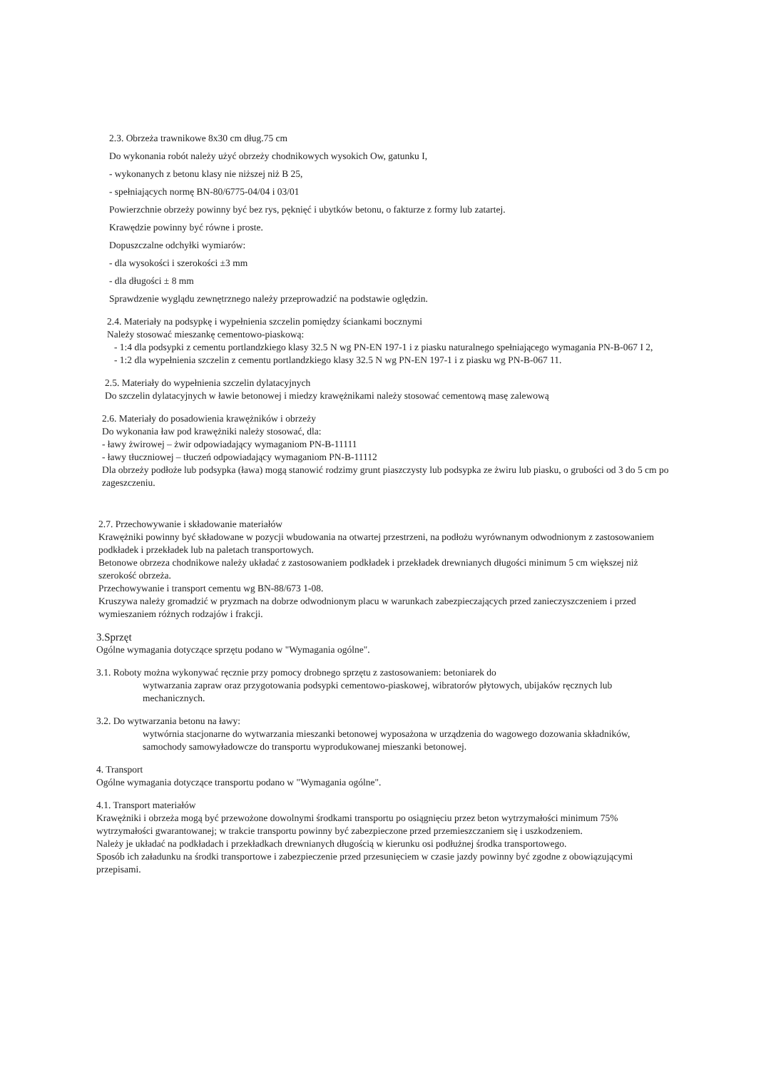2.3. Obrzeża trawnikowe 8x30 cm dług.75 cm
Do wykonania robót należy użyć obrzeży chodnikowych wysokich Ow, gatunku I,
- wykonanych z betonu klasy nie niższej niż B 25,
- spełniających normę BN-80/6775-04/04 i 03/01
Powierzchnie obrzeży powinny być bez rys, pęknięć i ubytków betonu, o fakturze z formy lub zatartej.
Krawędzie powinny być równe i proste.
Dopuszczalne odchyłki wymiarów:
- dla wysokości i szerokości ±3 mm
- dla długości ± 8 mm
Sprawdzenie wyglądu zewnętrznego należy przeprowadzić na podstawie oględzin.
2.4. Materiały na podsypkę i wypełnienia szczelin pomiędzy ściankami bocznymi
Należy stosować mieszankę cementowo-piaskową:
- 1:4 dla podsypki z cementu portlandzkiego klasy 32.5 N wg PN-EN 197-1 i z piasku naturalnego spełniającego wymagania PN-B-067 I 2,
- 1:2 dla wypełnienia szczelin z cementu portlandzkiego klasy 32.5 N wg PN-EN 197-1 i z piasku wg PN-B-067 11.
2.5. Materiały do wypełnienia szczelin dylatacyjnych
Do szczelin dylatacyjnych w ławie betonowej i miedzy krawężnikami należy stosować cementową masę zalewową
2.6. Materiały do posadowienia krawężników i obrzeży
Do wykonania ław pod krawężniki należy stosować, dla:
- ławy żwirowej – żwir odpowiadający wymaganiom PN-B-11111
- ławy tłuczniowej – tłuczeń odpowiadający wymaganiom PN-B-11112
Dla obrzeży podłoże lub podsypka (ława) mogą stanowić rodzimy grunt piaszczysty lub podsypka ze żwiru lub piasku, o grubości od 3 do 5 cm po zageszczeniu.
2.7. Przechowywanie i składowanie materiałów
Krawężniki powinny być składowane w pozycji wbudowania na otwartej przestrzeni, na podłożu wyrównanym odwodnionym z zastosowaniem podkładek i przekładek lub na paletach transportowych.
Betonowe obrzeza chodnikowe należy układać z zastosowaniem podkładek i przekładek drewnianych długości minimum 5 cm większej niż szerokość obrzeża.
Przechowywanie i transport cementu wg BN-88/673 1-08.
Kruszywa należy gromadzić w pryzmach na dobrze odwodnionym placu w warunkach zabezpieczających przed zanieczyszczeniem i przed wymieszaniem różnych rodzajów i frakcji.
3.Sprzęt
Ogólne wymagania dotyczące sprzętu podano w "Wymagania ogólne".
3.1. Roboty można wykonywać ręcznie przy pomocy drobnego sprzętu z zastosowaniem: betoniarek do
wytwarzania zapraw oraz przygotowania podsypki cementowo-piaskowej, wibratorów płytowych, ubijaków ręcznych lub mechanicznych.
3.2. Do wytwarzania betonu na ławy:
wytwórnia stacjonarne do wytwarzania mieszanki betonowej wyposażona w urządzenia do wagowego dozowania składników,
samochody samowyładowcze do transportu wyprodukowanej mieszanki betonowej.
4. Transport
Ogólne wymagania dotyczące transportu podano w "Wymagania ogólne".
4.1. Transport materiałów
Krawężniki i obrzeża mogą być przewożone dowolnymi środkami transportu po osiągnięciu przez beton wytrzymałości minimum 75% wytrzymałości gwarantowanej; w trakcie transportu powinny być zabezpieczone przed przemieszczaniem się i uszkodzeniem.
Należy je układać na podkładach i przekładkach drewnianych długością w kierunku osi podłużnej środka transportowego.
Sposób ich załadunku na środki transportowe i zabezpieczenie przed przesunięciem w czasie jazdy powinny być zgodne z obowiązującymi przepisami.